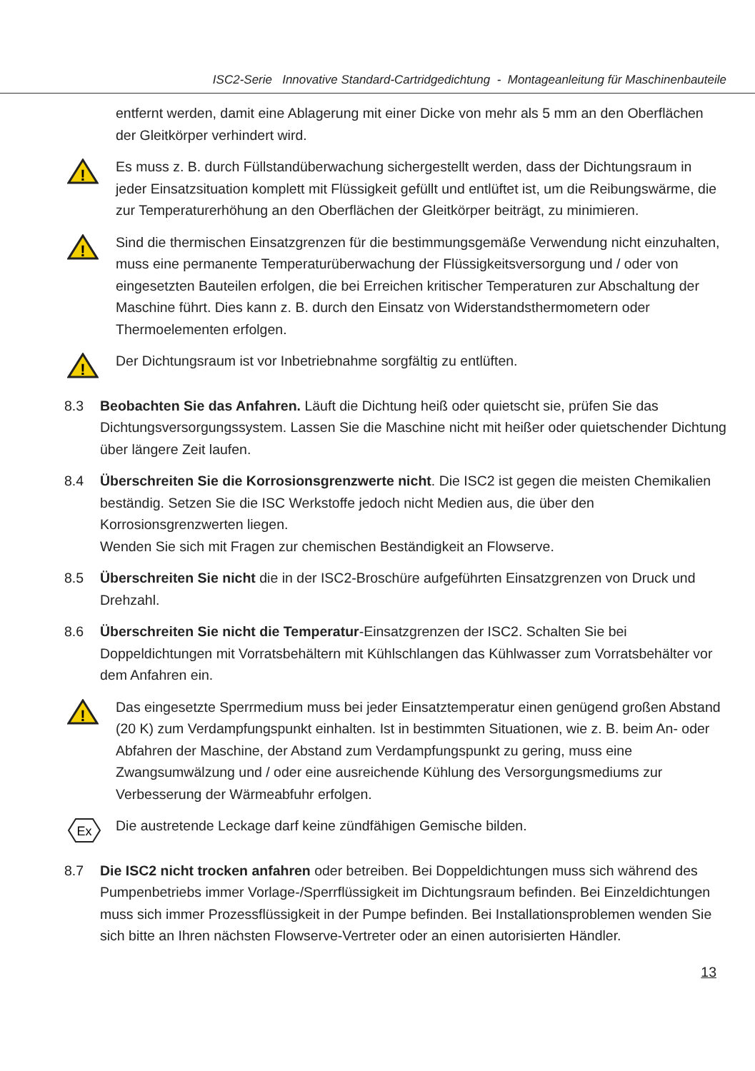ISC2-Serie Innovative Standard-Cartridgedichtung - Montageanleitung für Maschinenbauteile
entfernt werden, damit eine Ablagerung mit einer Dicke von mehr als 5 mm an den Oberflächen der Gleitkörper verhindert wird.
!
Es muss z. B. durch Füllstandüberwachung sichergestellt werden, dass der Dichtungsraum in jeder Einsatzsituation komplett mit Flüssigkeit gefüllt und entlüftet ist, um die Reibungswärme, die zur Temperaturerhöhung an den Oberflächen der Gleitkörper beiträgt, zu minimieren.
!
Sind die thermischen Einsatzgrenzen für die bestimmungsgemäße Verwendung nicht einzuhalten, muss eine permanente Temperaturüberwachung der Flüssigkeitsversorgung und / oder von eingesetzten Bauteilen erfolgen, die bei Erreichen kritischer Temperaturen zur Abschaltung der Maschine führt. Dies kann z. B. durch den Einsatz von Widerstandsthermometern oder Thermoelementen erfolgen.
!
Der Dichtungsraum ist vor Inbetriebnahme sorgfältig zu entlüften.
8.3 Beobachten Sie das Anfahren. Läuft die Dichtung heiß oder quietscht sie, prüfen Sie das Dichtungsversorgungssystem. Lassen Sie die Maschine nicht mit heißer oder quietschender Dichtung über längere Zeit laufen.
8.4 Überschreiten Sie die Korrosionsgrenzwerte nicht. Die ISC2 ist gegen die meisten Chemikalien beständig. Setzen Sie die ISC Werkstoffe jedoch nicht Medien aus, die über den Korrosionsgrenzwerten liegen.
Wenden Sie sich mit Fragen zur chemischen Beständigkeit an Flowserve.
8.5 Überschreiten Sie nicht die in der ISC2-Broschüre aufgeführten Einsatzgrenzen von Druck und Drehzahl.
8.6 Überschreiten Sie nicht die Temperatur-Einsatzgrenzen der ISC2. Schalten Sie bei Doppeldichtungen mit Vorratsbehältern mit Kühlschlangen das Kühlwasser zum Vorratsbehälter vor dem Anfahren ein.
!
Das eingesetzte Sperrmedium muss bei jeder Einsatztemperatur einen genügend großen Abstand (20 K) zum Verdampfungspunkt einhalten. Ist in bestimmten Situationen, wie z. B. beim An- oder Abfahren der Maschine, der Abstand zum Verdampfungspunkt zu gering, muss eine Zwangsumwälzung und / oder eine ausreichende Kühlung des Versorgungsmediums zur Verbesserung der Wärmeabfuhr erfolgen.
Ex
Die austretende Leckage darf keine zündfähigen Gemische bilden.
8.7 Die ISC2 nicht trocken anfahren oder betreiben. Bei Doppeldichtungen muss sich während des Pumpenbetriebs immer Vorlage-/Sperrflüssigkeit im Dichtungsraum befinden. Bei Einzeldichtungen muss sich immer Prozessflüssigkeit in der Pumpe befinden. Bei Installationsproblemen wenden Sie sich bitte an Ihren nächsten Flowserve-Vertreter oder an einen autorisierten Händler.
13